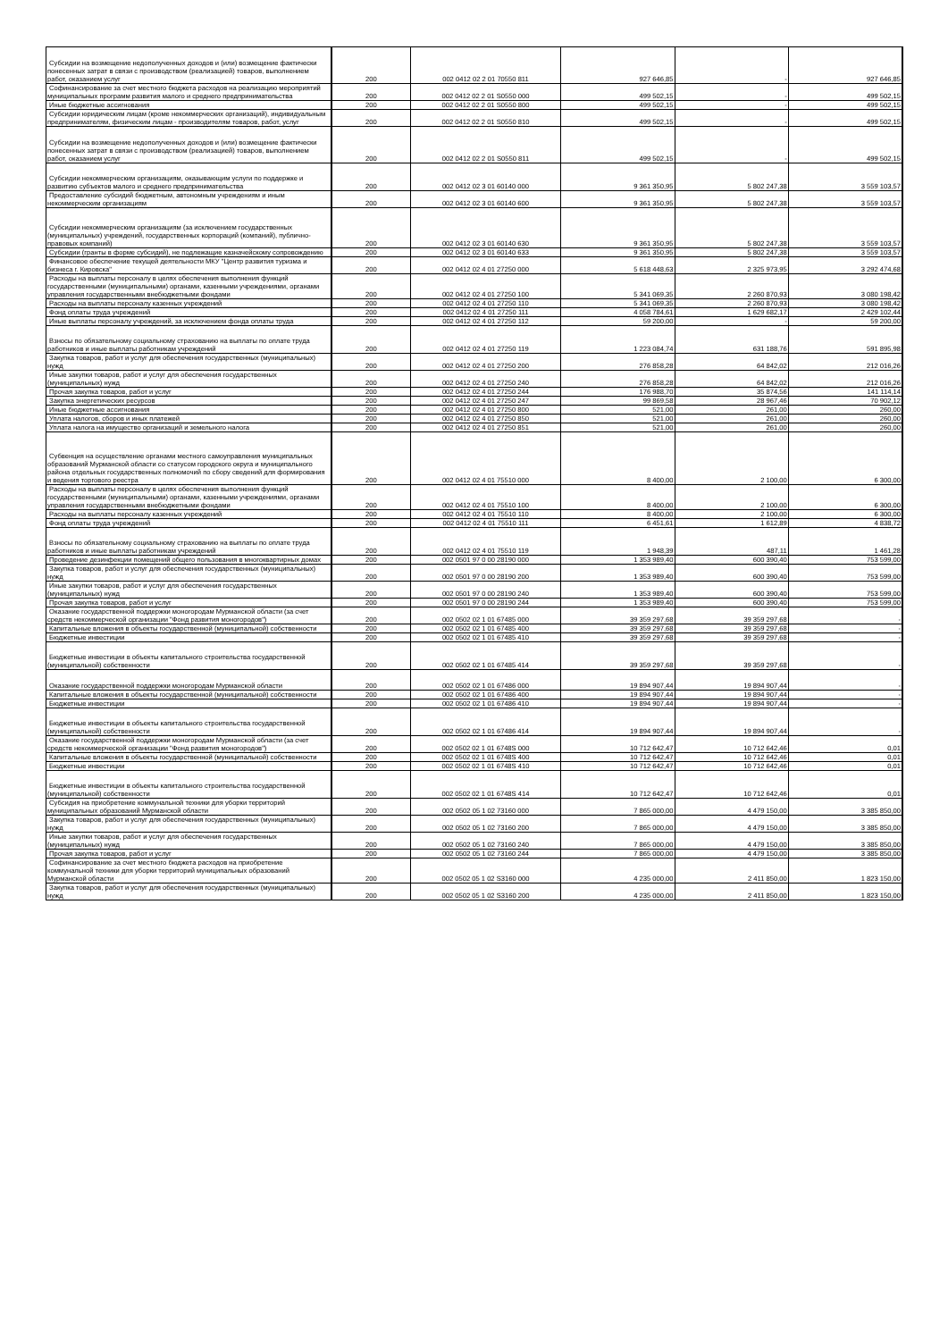| Субсидии на возмещение недополученных доходов и (или) возмещение фактически понесенных затрат в связи с производством (реализацией) товаров, выполнением работ, оказанием услуг | 200 | 002 0412 02 2 01 70550 811 | 927 646,85 | - | 927 646,85 |
| Софинансирование за счет местного бюджета расходов на реализацию мероприятий муниципальных программ развития малого и среднего предпринимательства | 200 | 002 0412 02 2 01 S0550 000 | 499 502,15 | - | 499 502,15 |
| Иные бюджетные ассигнования | 200 | 002 0412 02 2 01 S0550 800 | 499 502,15 | - | 499 502,15 |
| Субсидии юридическим лицам (кроме некоммерческих организаций), индивидуальным предпринимателям, физическим лицам - производителям товаров, работ, услуг | 200 | 002 0412 02 2 01 S0550 810 | 499 502,15 | - | 499 502,15 |
| Субсидии на возмещение недополученных доходов и (или) возмещение фактически понесенных затрат в связи с производством (реализацией) товаров, выполнением работ, оказанием услуг | 200 | 002 0412 02 2 01 S0550 811 | 499 502,15 | - | 499 502,15 |
| Субсидии некоммерческим организациям, оказывающим услуги по поддержке и развитию субъектов малого и среднего предпринимательства | 200 | 002 0412 02 3 01 60140 000 | 9 361 350,95 | 5 802 247,38 | 3 559 103,57 |
| Предоставление субсидий бюджетным, автономным учреждениям и иным некоммерческим организациям | 200 | 002 0412 02 3 01 60140 600 | 9 361 350,95 | 5 802 247,38 | 3 559 103,57 |
| Субсидии некоммерческим организациям (за исключением государственных (муниципальных) учреждений, государственных корпораций (компаний), публично-правовых компаний) | 200 | 002 0412 02 3 01 60140 630 | 9 361 350,95 | 5 802 247,38 | 3 559 103,57 |
| Субсидии (гранты в форме субсидий), не подлежащие казначейскому сопровождению | 200 | 002 0412 02 3 01 60140 633 | 9 361 350,95 | 5 802 247,38 | 3 559 103,57 |
| Финансовое обеспечение текущей деятельности МКУ "Центр развития туризма и бизнеса г. Кировска" | 200 | 002 0412 02 4 01 27250 000 | 5 618 448,63 | 2 325 973,95 | 3 292 474,68 |
| Расходы на выплаты персоналу в целях обеспечения выполнения функций государственными (муниципальными) органами, казенными учреждениями, органами управления государственными внебюджетными фондами | 200 | 002 0412 02 4 01 27250 100 | 5 341 069,35 | 2 260 870,93 | 3 080 198,42 |
| Расходы на выплаты персоналу казенных учреждений | 200 | 002 0412 02 4 01 27250 110 | 5 341 069,35 | 2 260 870,93 | 3 080 198,42 |
| Фонд оплаты труда учреждений | 200 | 002 0412 02 4 01 27250 111 | 4 058 784,61 | 1 629 682,17 | 2 429 102,44 |
| Иные выплаты персоналу учреждений, за исключением фонда оплаты труда | 200 | 002 0412 02 4 01 27250 112 | 59 200,00 | - | 59 200,00 |
| Взносы по обязательному социальному страхованию на выплаты по оплате труда работников и иные выплаты работникам учреждений | 200 | 002 0412 02 4 01 27250 119 | 1 223 084,74 | 631 188,76 | 591 895,98 |
| Закупка товаров, работ и услуг для обеспечения государственных (муниципальных) нужд | 200 | 002 0412 02 4 01 27250 200 | 276 858,28 | 64 842,02 | 212 016,26 |
| Иные закупки товаров, работ и услуг для обеспечения государственных (муниципальных) нужд | 200 | 002 0412 02 4 01 27250 240 | 276 858,28 | 64 842,02 | 212 016,26 |
| Прочая закупка товаров, работ и услуг | 200 | 002 0412 02 4 01 27250 244 | 176 988,70 | 35 874,56 | 141 114,14 |
| Закупка энергетических ресурсов | 200 | 002 0412 02 4 01 27250 247 | 99 869,58 | 28 967,46 | 70 902,12 |
| Иные бюджетные ассигнования | 200 | 002 0412 02 4 01 27250 800 | 521,00 | 261,00 | 260,00 |
| Уплата налогов, сборов и иных платежей | 200 | 002 0412 02 4 01 27250 850 | 521,00 | 261,00 | 260,00 |
| Уплата налога на имущество организаций и земельного налога | 200 | 002 0412 02 4 01 27250 851 | 521,00 | 261,00 | 260,00 |
| Субвенция на осуществление органами местного самоуправления муниципальных образований Мурманской области со статусом городского округа и муниципального района отдельных государственных полномочий по сбору сведений для формирования и ведения торгового реестра | 200 | 002 0412 02 4 01 75510 000 | 8 400,00 | 2 100,00 | 6 300,00 |
| Расходы на выплаты персоналу в целях обеспечения выполнения функций государственными (муниципальными) органами, казенными учреждениями, органами управления государственными внебюджетными фондами | 200 | 002 0412 02 4 01 75510 100 | 8 400,00 | 2 100,00 | 6 300,00 |
| Расходы на выплаты персоналу казенных учреждений | 200 | 002 0412 02 4 01 75510 110 | 8 400,00 | 2 100,00 | 6 300,00 |
| Фонд оплаты труда учреждений | 200 | 002 0412 02 4 01 75510 111 | 6 451,61 | 1 612,89 | 4 838,72 |
| Взносы по обязательному социальному страхованию на выплаты по оплате труда работников и иные выплаты работникам учреждений | 200 | 002 0412 02 4 01 75510 119 | 1 948,39 | 487,11 | 1 461,28 |
| Проведение дезинфекции помещений общего пользования в многоквартирных домах | 200 | 002 0501 97 0 00 28190 000 | 1 353 989,40 | 600 390,40 | 753 599,00 |
| Закупка товаров, работ и услуг для обеспечения государственных (муниципальных) нужд | 200 | 002 0501 97 0 00 28190 200 | 1 353 989,40 | 600 390,40 | 753 599,00 |
| Иные закупки товаров, работ и услуг для обеспечения государственных (муниципальных) нужд | 200 | 002 0501 97 0 00 28190 240 | 1 353 989,40 | 600 390,40 | 753 599,00 |
| Прочая закупка товаров, работ и услуг | 200 | 002 0501 97 0 00 28190 244 | 1 353 989,40 | 600 390,40 | 753 599,00 |
| Оказание государственной поддержки моногородам Мурманской области (за счет средств некоммерческой организации "Фонд развития моногородов") | 200 | 002 0502 02 1 01 67485 000 | 39 359 297,68 | 39 359 297,68 | - |
| Капитальные вложения в объекты государственной (муниципальной) собственности | 200 | 002 0502 02 1 01 67485 400 | 39 359 297,68 | 39 359 297,68 | - |
| Бюджетные инвестиции | 200 | 002 0502 02 1 01 67485 410 | 39 359 297,68 | 39 359 297,68 | - |
| Бюджетные инвестиции в объекты капитального строительства государственной (муниципальной) собственности | 200 | 002 0502 02 1 01 67485 414 | 39 359 297,68 | 39 359 297,68 | - |
| Оказание государственной поддержки моногородам Мурманской области | 200 | 002 0502 02 1 01 67486 000 | 19 894 907,44 | 19 894 907,44 | - |
| Капитальные вложения в объекты государственной (муниципальной) собственности | 200 | 002 0502 02 1 01 67486 400 | 19 894 907,44 | 19 894 907,44 | - |
| Бюджетные инвестиции | 200 | 002 0502 02 1 01 67486 410 | 19 894 907,44 | 19 894 907,44 | - |
| Бюджетные инвестиции в объекты капитального строительства государственной (муниципальной) собственности | 200 | 002 0502 02 1 01 67486 414 | 19 894 907,44 | 19 894 907,44 | - |
| Оказание государственной поддержки моногородам Мурманской области (за счет средств некоммерческой организации "Фонд развития моногородов") | 200 | 002 0502 02 1 01 6748S 000 | 10 712 642,47 | 10 712 642,46 | 0,01 |
| Капитальные вложения в объекты государственной (муниципальной) собственности | 200 | 002 0502 02 1 01 6748S 400 | 10 712 642,47 | 10 712 642,46 | 0,01 |
| Бюджетные инвестиции | 200 | 002 0502 02 1 01 6748S 410 | 10 712 642,47 | 10 712 642,46 | 0,01 |
| Бюджетные инвестиции в объекты капитального строительства государственной (муниципальной) собственности | 200 | 002 0502 02 1 01 6748S 414 | 10 712 642,47 | 10 712 642,46 | 0,01 |
| Субсидия на приобретение коммунальной техники для уборки территорий муниципальных образований Мурманской области | 200 | 002 0502 05 1 02 73160 000 | 7 865 000,00 | 4 479 150,00 | 3 385 850,00 |
| Закупка товаров, работ и услуг для обеспечения государственных (муниципальных) нужд | 200 | 002 0502 05 1 02 73160 200 | 7 865 000,00 | 4 479 150,00 | 3 385 850,00 |
| Иные закупки товаров, работ и услуг для обеспечения государственных (муниципальных) нужд | 200 | 002 0502 05 1 02 73160 240 | 7 865 000,00 | 4 479 150,00 | 3 385 850,00 |
| Прочая закупка товаров, работ и услуг | 200 | 002 0502 05 1 02 73160 244 | 7 865 000,00 | 4 479 150,00 | 3 385 850,00 |
| Софинансирование за счет местного бюджета расходов на приобретение коммунальной техники для уборки территорий муниципальных образований Мурманской области | 200 | 002 0502 05 1 02 S3160 000 | 4 235 000,00 | 2 411 850,00 | 1 823 150,00 |
| Закупка товаров, работ и услуг для обеспечения государственных (муниципальных) нужд | 200 | 002 0502 05 1 02 S3160 200 | 4 235 000,00 | 2 411 850,00 | 1 823 150,00 |